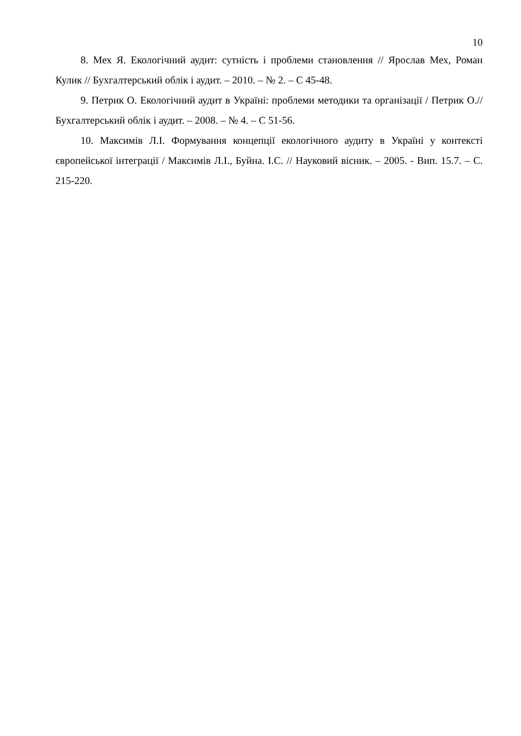10
8. Мех Я. Екологічний аудит: сутність і проблеми становлення // Ярослав Мех, Роман Кулик // Бухгалтерський облік і аудит. – 2010. – № 2. – С 45-48.
9. Петрик О. Екологічний аудит в Україні: проблеми методики та організації / Петрик О.// Бухгалтерський облік і аудит. – 2008. – № 4. – С 51-56.
10. Максимів Л.І. Формування концепції екологічного аудиту в Україні у контексті європейської інтеграції / Максимів Л.І., Буйна. І.С. // Науковий вісник. – 2005. - Вип. 15.7. – С. 215-220.